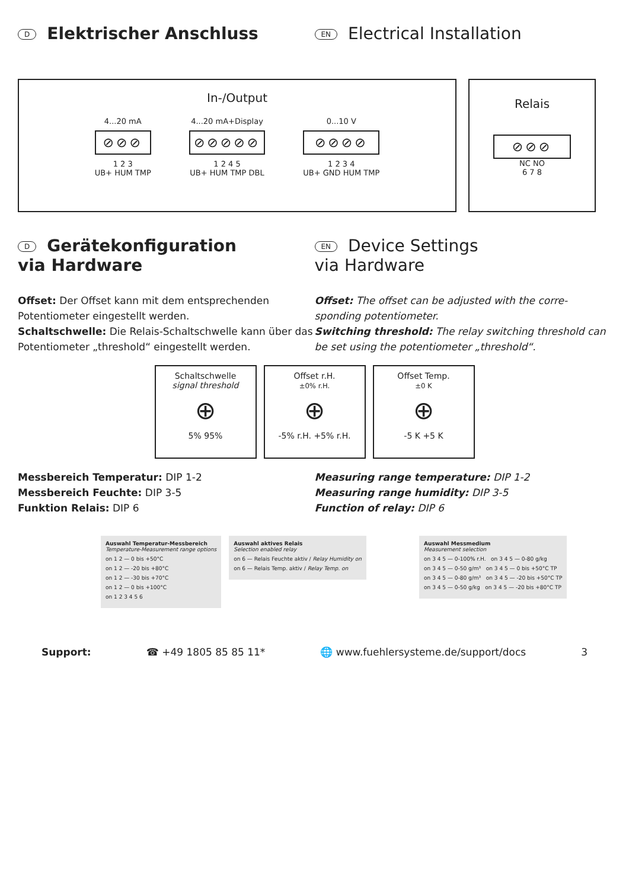D Elektrischer Anschluss
EN Electrical Installation
In-/Output
4...20 mA
⊘⊘⊘
1 2 3
UB+ HUM TMP
4...20 mA+Display
⊘⊘⊘⊘⊘
1 2 4 5
UB+ HUM TMP DBL
0...10 V
⊘⊘⊘⊘
1 2 3 4
UB+ GND HUM TMP
Relais
⊘⊘⊘
NC NO
6 7 8
D Gerätekonfiguration
via Hardware
EN Device Settings
via Hardware
Offset: Der Offset kann mit dem entsprechenden Potentiometer eingestellt werden.
Schaltschwelle: Die Relais-Schaltschwelle kann über das Potentiometer „threshold“ eingestellt werden.
Offset: The offset can be adjusted with the corre-sponding potentiometer.
Switching threshold: The relay switching threshold can be set using the potentiometer „threshold“.
Schaltschwelle
signal threshold
⊕
5% 95%
Offset r.H.
±0% r.H.
⊕
-5% r.H. +5% r.H.
Offset Temp.
±0 K
⊕
-5 K +5 K
Messbereich Temperatur: DIP 1-2
Messbereich Feuchte: DIP 3-5
Funktion Relais: DIP 6
Measuring range temperature: DIP 1-2
Measuring range humidity: DIP 3-5
Function of relay: DIP 6
Auswahl Temperatur-Messbereich
Temperature-Measurement range options
on 1 2 — 0 bis +50°C
on 1 2 — -20 bis +80°C
on 1 2 — -30 bis +70°C
on 1 2 — 0 bis +100°C
on 1 2 3 4 5 6
Auswahl aktives Relais
Selection enabled relay
on 6 — Relais Feuchte aktiv / Relay Humidity on
on 6 — Relais Temp. aktiv / Relay Temp. on
Auswahl Messmedium
Measurement selection
on 3 4 5 — 0-100% r.H. on 3 4 5 — 0-80 g/kg
on 3 4 5 — 0-50 g/m³ on 3 4 5 — 0 bis +50°C TP
on 3 4 5 — 0-80 g/m³ on 3 4 5 — -20 bis +50°C TP
on 3 4 5 — 0-50 g/kg on 3 4 5 — -20 bis +80°C TP
Support: ☎ +49 1805 85 85 11* 🌐 www.fuehlersysteme.de/support/docs 3